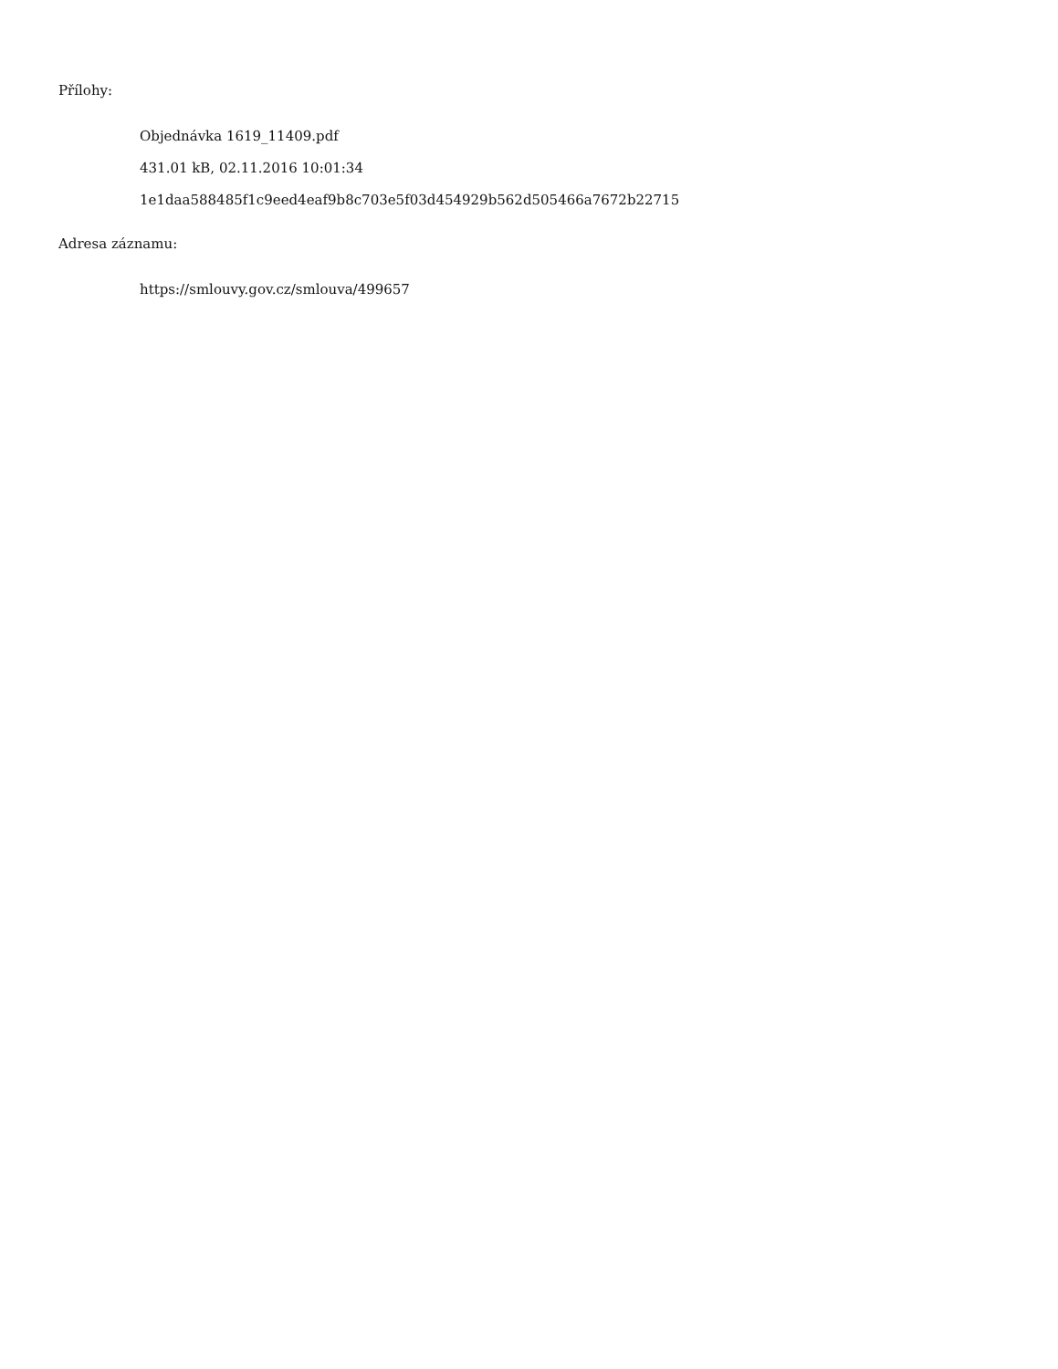Přílohy:
Objednávka 1619_11409.pdf
431.01 kB, 02.11.2016 10:01:34
1e1daa588485f1c9eed4eaf9b8c703e5f03d454929b562d505466a7672b22715
Adresa záznamu:
https://smlouvy.gov.cz/smlouva/499657